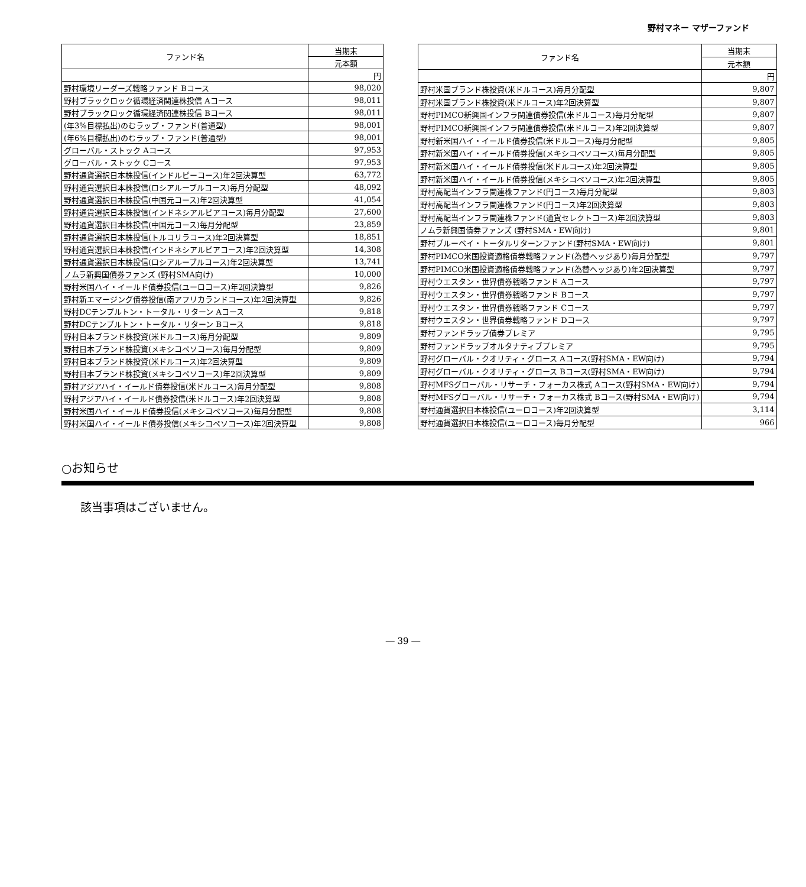野村マネー マザーファンド
| ファンド名 | 当期末 |
| --- | --- |
| | 元本額 |
| | 円 |
| 野村環境リーダーズ戦略ファンド Bコース | 98,020 |
| 野村ブラックロック循環経済関連株投信 Aコース | 98,011 |
| 野村ブラックロック循環経済関連株投信 Bコース | 98,011 |
| (年3%目標払出)のむラップ・ファンド(普通型) | 98,001 |
| (年6%目標払出)のむラップ・ファンド(普通型) | 98,001 |
| グローバル・ストック Aコース | 97,953 |
| グローバル・ストック Cコース | 97,953 |
| 野村通貨選択日本株投信(インドルピーコース)年2回決算型 | 63,772 |
| 野村通貨選択日本株投信(ロシアルーブルコース)毎月分配型 | 48,092 |
| 野村通貨選択日本株投信(中国元コース)年2回決算型 | 41,054 |
| 野村通貨選択日本株投信(インドネシアルピアコース)毎月分配型 | 27,600 |
| 野村通貨選択日本株投信(中国元コース)毎月分配型 | 23,859 |
| 野村通貨選択日本株投信(トルコリラコース)年2回決算型 | 18,851 |
| 野村通貨選択日本株投信(インドネシアルピアコース)年2回決算型 | 14,308 |
| 野村通貨選択日本株投信(ロシアルーブルコース)年2回決算型 | 13,741 |
| ノムラ新興国債券ファンズ (野村SMA向け) | 10,000 |
| 野村米国ハイ・イールド債券投信(ユーロコース)年2回決算型 | 9,826 |
| 野村新エマージング債券投信(南アフリカランドコース)年2回決算型 | 9,826 |
| 野村DCテンプルトン・トータル・リターン Aコース | 9,818 |
| 野村DCテンプルトン・トータル・リターン Bコース | 9,818 |
| 野村日本ブランド株投資(米ドルコース)毎月分配型 | 9,809 |
| 野村日本ブランド株投資(メキシコペソコース)毎月分配型 | 9,809 |
| 野村日本ブランド株投資(米ドルコース)年2回決算型 | 9,809 |
| 野村日本ブランド株投資(メキシコペソコース)年2回決算型 | 9,809 |
| 野村アジアハイ・イールド債券投信(米ドルコース)毎月分配型 | 9,808 |
| 野村アジアハイ・イールド債券投信(米ドルコース)年2回決算型 | 9,808 |
| 野村米国ハイ・イールド債券投信(メキシコペソコース)毎月分配型 | 9,808 |
| 野村米国ハイ・イールド債券投信(メキシコペソコース)年2回決算型 | 9,808 |
| ファンド名 | 当期末 |
| --- | --- |
| | 元本額 |
| | 円 |
| 野村米国ブランド株投資(米ドルコース)毎月分配型 | 9,807 |
| 野村米国ブランド株投資(米ドルコース)年2回決算型 | 9,807 |
| 野村PIMCO新興国インフラ関連債券投信(米ドルコース)毎月分配型 | 9,807 |
| 野村PIMCO新興国インフラ関連債券投信(米ドルコース)年2回決算型 | 9,807 |
| 野村新米国ハイ・イールド債券投信(米ドルコース)毎月分配型 | 9,805 |
| 野村新米国ハイ・イールド債券投信(メキシコペソコース)毎月分配型 | 9,805 |
| 野村新米国ハイ・イールド債券投信(米ドルコース)年2回決算型 | 9,805 |
| 野村新米国ハイ・イールド債券投信(メキシコペソコース)年2回決算型 | 9,805 |
| 野村高配当インフラ関連株ファンド(円コース)毎月分配型 | 9,803 |
| 野村高配当インフラ関連株ファンド(円コース)年2回決算型 | 9,803 |
| 野村高配当インフラ関連株ファンド(通貨セレクトコース)年2回決算型 | 9,803 |
| ノムラ新興国債券ファンズ (野村SMA・EW向け) | 9,801 |
| 野村ブルーベイ・トータルリターンファンド(野村SMA・EW向け) | 9,801 |
| 野村PIMCO米国投資適格債券戦略ファンド(為替ヘッジあり)毎月分配型 | 9,797 |
| 野村PIMCO米国投資適格債券戦略ファンド(為替ヘッジあり)年2回決算型 | 9,797 |
| 野村ウエスタン・世界債券戦略ファンド Aコース | 9,797 |
| 野村ウエスタン・世界債券戦略ファンド Bコース | 9,797 |
| 野村ウエスタン・世界債券戦略ファンド Cコース | 9,797 |
| 野村ウエスタン・世界債券戦略ファンド Dコース | 9,797 |
| 野村ファンドラップ債券プレミア | 9,795 |
| 野村ファンドラップオルタナティブプレミア | 9,795 |
| 野村グローバル・クオリティ・グロース Aコース(野村SMA・EW向け) | 9,794 |
| 野村グローバル・クオリティ・グロース Bコース(野村SMA・EW向け) | 9,794 |
| 野村MFSグローバル・リサーチ・フォーカス株式 Aコース(野村SMA・EW向け) | 9,794 |
| 野村MFSグローバル・リサーチ・フォーカス株式 Bコース(野村SMA・EW向け) | 9,794 |
| 野村通貨選択日本株投信(ユーロコース)年2回決算型 | 3,114 |
| 野村通貨選択日本株投信(ユーロコース)毎月分配型 | 966 |
○お知らせ
該当事項はございません。
― 39 ―